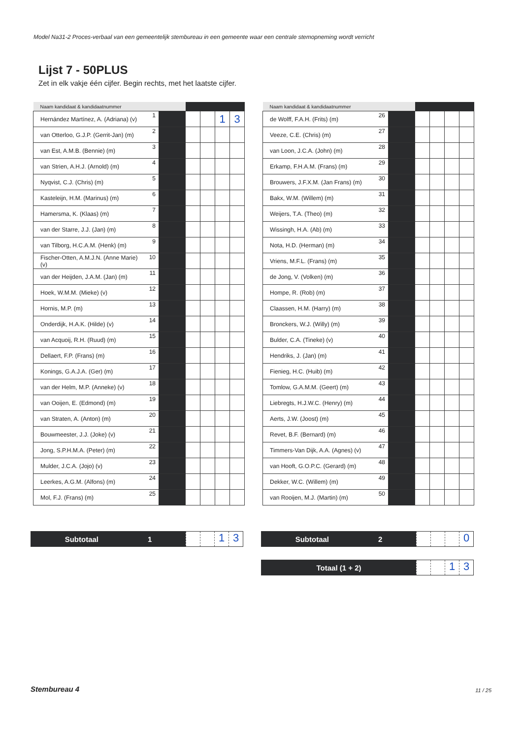Model Na31-2 Proces-verbaal van een gemeentelijk stembureau in een gemeente waar een centrale stemopneming wordt verricht
Lijst 7 - 50PLUS
Zet in elk vakje één cijfer. Begin rechts, met het laatste cijfer.
| Naam kandidaat & kandidaatnummer | | | | | | |
| --- | --- | --- | --- | --- | --- | --- |
| Hernández Martínez, A. (Adriana) (v) | 1 | | | | 1 | 3 |
| van Otterloo, G.J.P. (Gerrit-Jan) (m) | 2 | | | | | |
| van Est, A.M.B. (Bennie) (m) | 3 | | | | | |
| van Strien, A.H.J. (Arnold) (m) | 4 | | | | | |
| Nyqvist, C.J. (Chris) (m) | 5 | | | | | |
| Kasteleijn, H.M. (Marinus) (m) | 6 | | | | | |
| Hamersma, K. (Klaas) (m) | 7 | | | | | |
| van der Starre, J.J. (Jan) (m) | 8 | | | | | |
| van Tilborg, H.C.A.M. (Henk) (m) | 9 | | | | | |
| Fischer-Otten, A.M.J.N. (Anne Marie) (v) | 10 | | | | | |
| van der Heijden, J.A.M. (Jan) (m) | 11 | | | | | |
| Hoek, W.M.M. (Mieke) (v) | 12 | | | | | |
| Hornis, M.P. (m) | 13 | | | | | |
| Onderdijk, H.A.K. (Hilde) (v) | 14 | | | | | |
| van Acquoij, R.H. (Ruud) (m) | 15 | | | | | |
| Dellaert, F.P. (Frans) (m) | 16 | | | | | |
| Konings, G.A.J.A. (Ger) (m) | 17 | | | | | |
| van der Helm, M.P. (Anneke) (v) | 18 | | | | | |
| van Ooijen, E. (Edmond) (m) | 19 | | | | | |
| van Straten, A. (Anton) (m) | 20 | | | | | |
| Bouwmeester, J.J. (Joke) (v) | 21 | | | | | |
| Jong, S.P.H.M.A. (Peter) (m) | 22 | | | | | |
| Mulder, J.C.A. (Jojo) (v) | 23 | | | | | |
| Leerkes, A.G.M. (Alfons) (m) | 24 | | | | | |
| Mol, F.J. (Frans) (m) | 25 | | | | | |
| Naam kandidaat & kandidaatnummer | | | | | | |
| --- | --- | --- | --- | --- | --- | --- |
| de Wolff, F.A.H. (Frits) (m) | 26 | | | | | |
| Veeze, C.E. (Chris) (m) | 27 | | | | | |
| van Loon, J.C.A. (John) (m) | 28 | | | | | |
| Erkamp, F.H.A.M. (Frans) (m) | 29 | | | | | |
| Brouwers, J.F.X.M. (Jan Frans) (m) | 30 | | | | | |
| Bakx, W.M. (Willem) (m) | 31 | | | | | |
| Weijers, T.A. (Theo) (m) | 32 | | | | | |
| Wissingh, H.A. (Ab) (m) | 33 | | | | | |
| Nota, H.D. (Herman) (m) | 34 | | | | | |
| Vriens, M.F.L. (Frans) (m) | 35 | | | | | |
| de Jong, V. (Volken) (m) | 36 | | | | | |
| Hompe, R. (Rob) (m) | 37 | | | | | |
| Claassen, H.M. (Harry) (m) | 38 | | | | | |
| Bronckers, W.J. (Willy) (m) | 39 | | | | | |
| Bulder, C.A. (Tineke) (v) | 40 | | | | | |
| Hendriks, J. (Jan) (m) | 41 | | | | | |
| Fienieg, H.C. (Huib) (m) | 42 | | | | | |
| Tomlow, G.A.M.M. (Geert) (m) | 43 | | | | | |
| Liebregts, H.J.W.C. (Henry) (m) | 44 | | | | | |
| Aerts, J.W. (Joost) (m) | 45 | | | | | |
| Revet, B.F. (Bernard) (m) | 46 | | | | | |
| Timmers-Van Dijk, A.A. (Agnes) (v) | 47 | | | | | |
| van Hooft, G.O.P.C. (Gerard) (m) | 48 | | | | | |
| Dekker, W.C. (Willem) (m) | 49 | | | | | |
| van Rooijen, M.J. (Martin) (m) | 50 | | | | | |
Subtotaal 1
1 3
Subtotaal 2
0
Totaal (1 + 2)
1 3
Stembureau 4 11 / 25